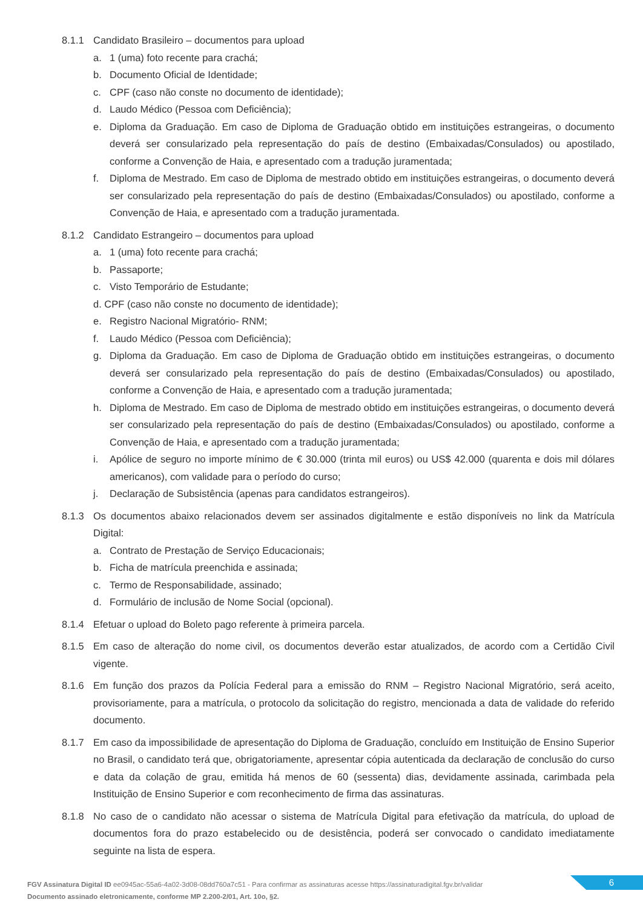8.1.1 Candidato Brasileiro – documentos para upload
a. 1 (uma) foto recente para crachá;
b. Documento Oficial de Identidade;
c. CPF (caso não conste no documento de identidade);
d. Laudo Médico (Pessoa com Deficiência);
e. Diploma da Graduação. Em caso de Diploma de Graduação obtido em instituições estrangeiras, o documento deverá ser consularizado pela representação do país de destino (Embaixadas/Consulados) ou apostilado, conforme a Convenção de Haia, e apresentado com a tradução juramentada;
f. Diploma de Mestrado. Em caso de Diploma de mestrado obtido em instituições estrangeiras, o documento deverá ser consularizado pela representação do país de destino (Embaixadas/Consulados) ou apostilado, conforme a Convenção de Haia, e apresentado com a tradução juramentada.
8.1.2 Candidato Estrangeiro – documentos para upload
a. 1 (uma) foto recente para crachá;
b. Passaporte;
c. Visto Temporário de Estudante;
d. CPF (caso não conste no documento de identidade);
e. Registro Nacional Migratório- RNM;
f. Laudo Médico (Pessoa com Deficiência);
g. Diploma da Graduação. Em caso de Diploma de Graduação obtido em instituições estrangeiras, o documento deverá ser consularizado pela representação do país de destino (Embaixadas/Consulados) ou apostilado, conforme a Convenção de Haia, e apresentado com a tradução juramentada;
h. Diploma de Mestrado. Em caso de Diploma de mestrado obtido em instituições estrangeiras, o documento deverá ser consularizado pela representação do país de destino (Embaixadas/Consulados) ou apostilado, conforme a Convenção de Haia, e apresentado com a tradução juramentada;
i. Apólice de seguro no importe mínimo de € 30.000 (trinta mil euros) ou US$ 42.000 (quarenta e dois mil dólares americanos), com validade para o período do curso;
j. Declaração de Subsistência (apenas para candidatos estrangeiros).
8.1.3 Os documentos abaixo relacionados devem ser assinados digitalmente e estão disponíveis no link da Matrícula Digital:
a. Contrato de Prestação de Serviço Educacionais;
b. Ficha de matrícula preenchida e assinada;
c. Termo de Responsabilidade, assinado;
d. Formulário de inclusão de Nome Social (opcional).
8.1.4 Efetuar o upload do Boleto pago referente à primeira parcela.
8.1.5 Em caso de alteração do nome civil, os documentos deverão estar atualizados, de acordo com a Certidão Civil vigente.
8.1.6 Em função dos prazos da Polícia Federal para a emissão do RNM – Registro Nacional Migratório, será aceito, provisoriamente, para a matrícula, o protocolo da solicitação do registro, mencionada a data de validade do referido documento.
8.1.7 Em caso da impossibilidade de apresentação do Diploma de Graduação, concluído em Instituição de Ensino Superior no Brasil, o candidato terá que, obrigatoriamente, apresentar cópia autenticada da declaração de conclusão do curso e data da colação de grau, emitida há menos de 60 (sessenta) dias, devidamente assinada, carimbada pela Instituição de Ensino Superior e com reconhecimento de firma das assinaturas.
8.1.8 No caso de o candidato não acessar o sistema de Matrícula Digital para efetivação da matrícula, do upload de documentos fora do prazo estabelecido ou de desistência, poderá ser convocado o candidato imediatamente seguinte na lista de espera.
FGV Assinatura Digital ID ee0945ac-55a6-4a02-3d08-08dd760a7c51 - Para confirmar as assinaturas acesse https://assinaturadigital.fgv.br/validar
Documento assinado eletronicamente, conforme MP 2.200-2/01, Art. 10o, §2.
6